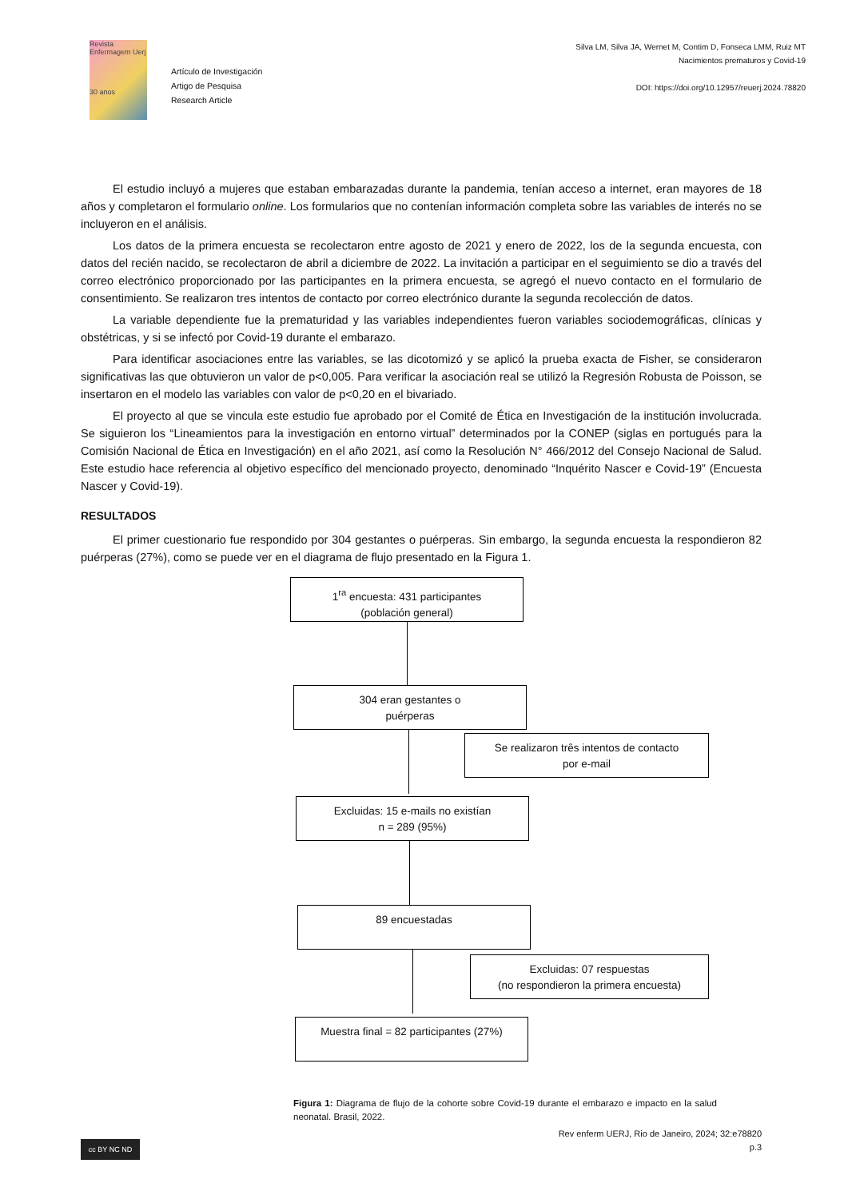Revista Enfermagem Uerj
30 anos
Artículo de Investigación
Artigo de Pesquisa
Research Article
Silva LM, Silva JA, Wernet M, Contim D, Fonseca LMM, Ruiz MT
Nacimientos prematuros y Covid-19
DOI: https://doi.org/10.12957/reuerj.2024.78820
El estudio incluyó a mujeres que estaban embarazadas durante la pandemia, tenían acceso a internet, eran mayores de 18 años y completaron el formulario online. Los formularios que no contenían información completa sobre las variables de interés no se incluyeron en el análisis.
Los datos de la primera encuesta se recolectaron entre agosto de 2021 y enero de 2022, los de la segunda encuesta, con datos del recién nacido, se recolectaron de abril a diciembre de 2022. La invitación a participar en el seguimiento se dio a través del correo electrónico proporcionado por las participantes en la primera encuesta, se agregó el nuevo contacto en el formulario de consentimiento. Se realizaron tres intentos de contacto por correo electrónico durante la segunda recolección de datos.
La variable dependiente fue la prematuridad y las variables independientes fueron variables sociodemográficas, clínicas y obstétricas, y si se infectó por Covid-19 durante el embarazo.
Para identificar asociaciones entre las variables, se las dicotomizó y se aplicó la prueba exacta de Fisher, se consideraron significativas las que obtuvieron un valor de p<0,005. Para verificar la asociación real se utilizó la Regresión Robusta de Poisson, se insertaron en el modelo las variables con valor de p<0,20 en el bivariado.
El proyecto al que se vincula este estudio fue aprobado por el Comité de Ética en Investigación de la institución involucrada. Se siguieron los “Lineamientos para la investigación en entorno virtual” determinados por la CONEP (siglas en portugués para la Comisión Nacional de Ética en Investigación) en el año 2021, así como la Resolución N° 466/2012 del Consejo Nacional de Salud. Este estudio hace referencia al objetivo específico del mencionado proyecto, denominado “Inquérito Nascer e Covid-19” (Encuesta Nascer y Covid-19).
RESULTADOS
El primer cuestionario fue respondido por 304 gestantes o puérperas. Sin embargo, la segunda encuesta la respondieron 82 puérperas (27%), como se puede ver en el diagrama de flujo presentado en la Figura 1.
1<sup>ra</sup> encuesta: 431 participantes
(población general)
304 eran gestantes o
puérperas
Se realizaron três intentos de contacto
por e-mail
Excluidas: 15 e-mails no existían
n = 289 (95%)
89 encuestadas
Excluidas: 07 respuestas
(no respondieron la primera encuesta)
Muestra final = 82 participantes (27%)
Figura 1: Diagrama de flujo de la cohorte sobre Covid-19 durante el embarazo e impacto en la salud neonatal. Brasil, 2022.
Rev enferm UERJ, Rio de Janeiro, 2024; 32:e78820
p.3
cc BY NC ND